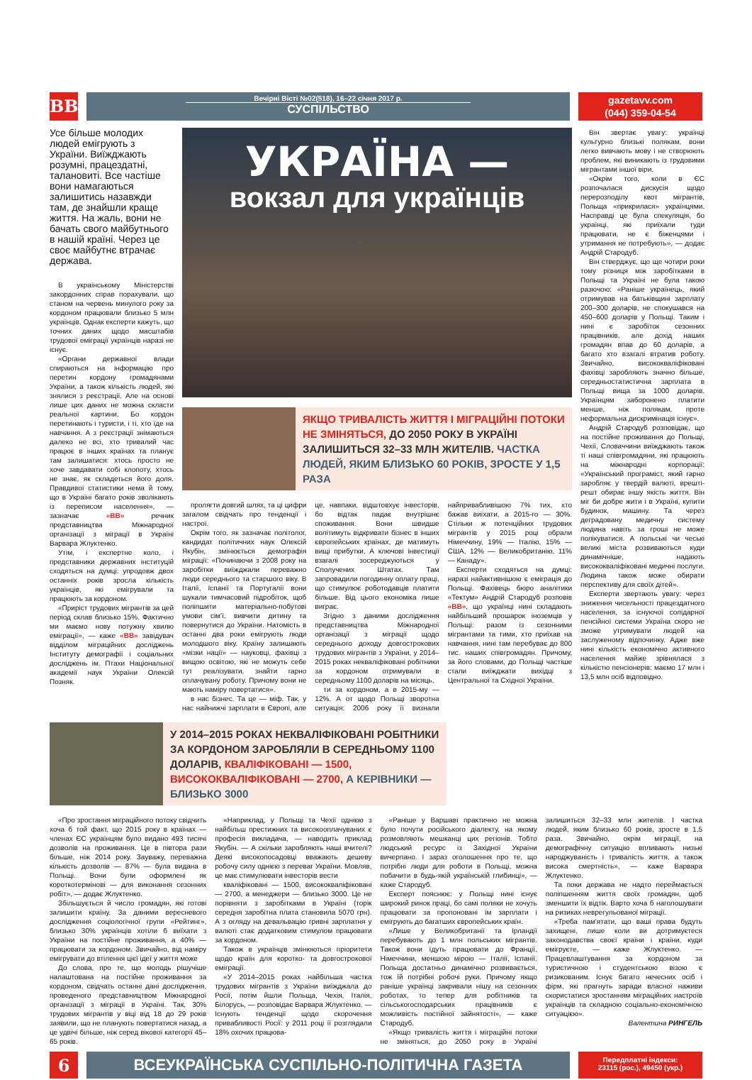ВВ
Вечірні Вісті №02(518), 16–22 січня 2017 р.
СУСПІЛЬСТВО
gazetavv.com
(044) 359-04-54
Усе більше молодих людей емігрують з України. Виїжджають розумні, працездатні, талановиті. Все частіше вони намагаються залишитись назавжди там, де знайшли краще життя. На жаль, вони не бачать свого майбутнього в нашій країні. Через це своє майбутнє втрачає держава.
В українському Міністерстві закордонних справ порахували, що станом на червень минулого року за кордоном працювали близько 5 млн українців. Однак експерти кажуть, що точних даних щодо масштабів трудової еміграції українців наразі не існує.
«Органи державної влади спираються на інформацію про перетин кордону громадянами України, а також кількість людей, які знялися з реєстрації. Але на основі лише цих даних не можна скласти реальної картини. Бо кордон перетинають і туристи, і ті, хто їде на навчання. А з реєстрації знімаються далеко не всі, хто тривалий час працює в інших країнах та планує там залишатися: хтось просто не хоче завдавати собі клопоту, хтось не знає, як складеться його доля. Правдивої статистики нема й тому, що в Україні багато років зволікають із переписом населення», — зазначає «ВВ» речник представництва Міжнародної організації з міграції в Україні Варвара Жлуктенко.
Утім, і експертне коло, і представники державних інституцій сходяться на думці: упродовж двох останніх років зросла кількість українців, які емігрували та працюють за кордоном.
«Приріст трудових мігрантів за цей період склав близько 15%. Фактично ми маємо нову потужну хвилю еміграції», — каже «ВВ» завідувач відділом міграційних досліджень Інституту демографії і соціальних досліджень ім. Птахи Національної академії наук України Олексій Позняк.
УКРАЇНА —
вокзал для українців
ЯКЩО ТРИВАЛІСТЬ ЖИТТЯ І МІГРАЦІЙНІ ПОТОКИ НЕ ЗМІНЯТЬСЯ, ДО 2050 РОКУ В УКРАЇНІ ЗАЛИШИТЬСЯ 32–33 МЛН ЖИТЕЛІВ. ЧАСТКА ЛЮДЕЙ, ЯКИМ БЛИЗЬКО 60 РОКІВ, ЗРОСТЕ У 1,5 РАЗА
пролягти довгий шлях, та ці цифри загалом свідчать про тенденції і настрої.
Окрім того, як зазначає політолог, кандидат політичних наук Олексій Якубін, змінюється демографія міграції: «Починаючи з 2008 року на заробітки виїжджали переважно люди середнього та старшого віку. В Італії, Іспанії та Португалії вони шукали тимчасовий підробіток, щоб поліпшити матеріально-побутові умови сім'ї, вивчити дитину та повернутися до України. Натомість в останні два роки емігрують люди молодшого віку. Країну залишають «мізки нації» — науковці, фахівці з вищою освітою, які не можуть себе тут реалізувати, знайти гарно оплачувану роботу. Причому вони не мають наміру повертатися».
в нас бізнес. Та це — міф. Так, у нас найнижчі зарплати в Європі, але це, навпаки, відштовхує інвесторів, бо відтак падає внутрішнє споживання. Вони швидше волітимуть відкривати бізнес в інших європейських країнах, де матимуть вищі прибутки. А ключові інвестиції взагалі зосереджуються у Сполучених Штатах. Там запровадили погодинну оплату праці, що стимулює роботодавців платити більше. Від цього економіка лише виграє.
Згідно з даними дослідження представництва Міжнародної організації з міграції щодо середнього доходу довгострокових трудових мігрантів з України, у 2014–2015 роках некваліфіковані робітники за кордоном отримували в середньому 1100 доларів на місяць,
ти за кордоном, а в 2015-му — 12%. А от щодо Польщі зворотна ситуація: 2006 року її визнали найпривабливішою 7% тих, хто бажав виїхати, а 2015-го — 30%. Стільки ж потенційних трудових мігрантів у 2015 році обрали Німеччину, 19% — Італію, 15% — США, 12% — Великобританію, 11% — Канаду».
Експерти сходяться на думці: наразі найактивнішою є еміграція до Польщі. Фахівець бюро аналітики «Тектум» Андрій Стародуб розповів «ВВ», що українці нині складають найбільший прошарок іноземців у Польщі: разом із сезонними мігрантами та тими, хто приїхав на навчання, нині там перебуває до 800 тис. наших співгромадян. Причому, за його словами, до Польщі частіше стали виїжджати вихідці з Центральної та Східної України.
Він звертає увагу: українці культурно близькі полякам, вони легко вивчають мову і не створюють проблем, які виникають із трудовими мігрантами іншої віри.
«Окрім того, коли в ЄС розпочалася дискусія щодо перерозподілу квот мігрантів, Польща «прикрилася» українцями. Насправді це була спекуляція, бо українці, які приїхали туди працювати, не є біженцями і утримання не потребують», — додає Андрій Стародуб.
Він стверджує, що ще чотири роки тому різниця між заробітками в Польщі та Україні не була такою разючою: «Раніше українець, який отримував на батьківщині зарплату 200–300 доларів, не спокушався на 450–600 доларів у Польщі. Таким і нині є заробіток сезонних працівників, але дохід наших громадян впав до 60 доларів, а багато хто взагалі втратив роботу. Звичайно, висококваліфіковані фахівці заробляють значно більше, середньостатистична зарплата в Польщі вища за 1000 доларів. Українцям заборонено платити менше, ніж полякам, проте неформальна дискримінація існує».
Андрій Стародуб розповідає, що на постійне проживання до Польщі, Чехії, Словаччини виїжджають також ті наші співгромадяни, які працюють на міжнародні корпорації: «Український програміст, який гарно заробляє у твердій валюті, врешті-решт обирає іншу якість життя. Він міг би добре жити і в Україні, купити будинок, машину. Та через деградовану медичну систему людина навіть за гроші не може полікуватися. А польські чи чеські великі міста розвиваються куди динамічніше, надають висококваліфіковані медичні послуги. Людина також може обирати перспективу для своїх дітей».
Експерти звертають увагу: через зниження чисельності працездатного населення, за існуючої солідарної пенсійної системи Україна скоро не зможе утримувати людей на заслуженому відпочинку. Адже вже нині кількість економічно активного населення майже зрівнялася з кількістю пенсіонерів: маємо 17 млн і 13,5 млн осіб відповідно.
У 2014–2015 РОКАХ НЕКВАЛІФІКОВАНІ РОБІТНИКИ ЗА КОРДОНОМ ЗАРОБЛЯЛИ В СЕРЕДНЬОМУ 1100 ДОЛАРІВ, КВАЛІФІКОВАНІ — 1500, ВИСОКОКВАЛІФІКОВАНІ — 2700, А КЕРІВНИКИ — БЛИЗЬКО 3000
«Про зростання міграційного потоку свідчить хоча б той факт, що 2015 року в країнах — членах ЄС українцям було видано 493 тисячі дозволів на проживання. Це в півтора рази більше, ніж 2014 року. Зауважу, переважна кількість дозволів — 87% — була видана в Польщі. Вони були оформлені як короткотермінові — для виконання сезонних робіт», — додає Жлуктенко.
Збільшується й число громадян, які готові залишити країну. За даними вересневого дослідження соціологічної групи «Рейтинг», близько 30% українців хотіли б виїхати з України на постійне проживання, а 40% — працювати за кордоном. Звичайно, від наміру емігрувати до втілення цієї ідеї у життя може
До слова, про те, що молодь рішучіше налаштована на постійне проживання за кордоном, свідчать останні дані дослідження, проведеного представництвом Міжнародної організації з міграції в Україні. Так, 30% трудових мігрантів у віці від 18 до 29 років заявили, що не планують повертатися назад, а це удвічі більше, ніж серед вікової категорії 45–65 років.
«Наприклад, у Польщі та Чехії однією з найбільш престижних та високооплачуваних є професія викладача, — наводить приклад Якубін. — А скільки заробляють наші вчителі? Деякі високопосадовці вважають дешеву робочу силу однією з переваг України. Мовляв, це має стимулювати інвесторів вести
кваліфіковані — 1500, висококваліфіковані — 2700, а менеджери — близько 3000. Це не порівняти з заробітками в Україні (торік середня заробітна плата становила 5070 грн). А з огляду на девальвацію гривні зарплатня у валюті стає додатковим стимулом працювати за кордоном.
Також в українців змінюються пріоритети щодо країн для коротко- та довгострокової еміграції.
«У 2014–2015 роках найбільша частка трудових мігрантів з України виїжджала до Росії, потім йшли Польща, Чехія, Італія, Білорусь, — розповідає Варвара Жлуктенко. — Існують тенденції щодо скорочення привабливості Росії: у 2011 році її розглядали 18% охочих працюва-
«Раніше у Варшаві практично не можна було почути російського діалекту, на якому розмовляють мешканці цих регіонів. Тобто людський ресурс із Західної України вичерпано. І зараз оголошення про те, що потрібні люди для роботи в Польщі, можна побачити в будь-якій українській глибинці», — каже Стародуб.
Експерт пояснює: у Польщі нині існує широкий ринок праці, бо самі поляки не хочуть працювати за пропоновані їм зарплати і емігрують до багатших європейських країн.
«Лише у Великобританії та Ірландії перебувають до 1 млн польських мігрантів. Також вони їдуть працювати до Франції, Німеччини, меншою мірою — Італії, Іспанії. Польща достатньо динамічно розвивається, тож їй потрібні робочі руки. Причому якщо раніше українці закривали нішу на сезонних роботах, то тепер для робітників та сільськогосподарських працівників є можливість постійної зайнятості», — каже Стародуб.
«Якщо тривалість життя і міграційні потоки не зміняться, до 2050 року в Україні залишиться 32–33 млн жителів. І частка людей, яким близько 60 років, зросте в 1,5 раза. Звичайно, окрім міграції, на демографічну ситуацію впливають низькі народжуваність і тривалість життя, а також висока смертність», — каже Варвара Жлуктенко.
Та поки держава не надто переймається поліпшенням життя своїх громадян, щоб зменшити їх відтік. Варто хоча б наголошувати на ризиках неврегульованої міграції.
«Треба пам'ятати, що ваші права будуть захищені, лише коли ви дотримуєтеся законодавства своєї країни і країни, куди емігруєте, — каже Жлуктенко. — Працевлаштування за кордоном за туристичною і студентською візою є ризикованим. Існує багато нечесних осіб і фірм, які прагнуть заради власної наживи скористатися зростанням міграційних настроїв українців та складною соціально-економічною ситуацією».
Валентина РИНГЕЛЬ
6
ВСЕУКРАЇНСЬКА СУСПІЛЬНО-ПОЛІТИЧНА ГАЗЕТА
Передплатні індекси:
23115 (рос.), 49450 (укр.)